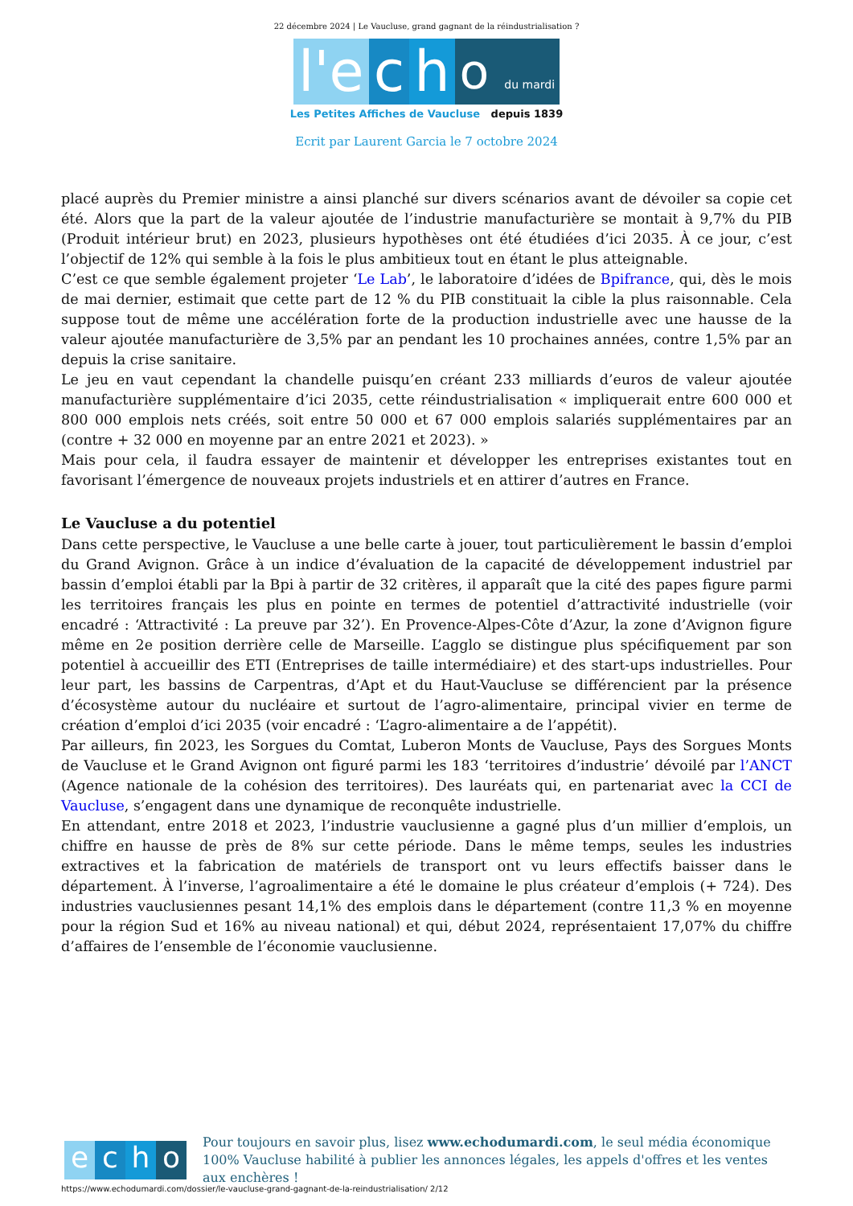22 décembre 2024 | Le Vaucluse, grand gagnant de la réindustrialisation ?
l'e
c
h
o du mardi
Les Petites Affiches de Vaucluse depuis 1839
Ecrit par Laurent Garcia le 7 octobre 2024
placé auprès du Premier ministre a ainsi planché sur divers scénarios avant de dévoiler sa copie cet été. Alors que la part de la valeur ajoutée de l’industrie manufacturière se montait à 9,7% du PIB (Produit intérieur brut) en 2023, plusieurs hypothèses ont été étudiées d’ici 2035. À ce jour, c’est l’objectif de 12% qui semble à la fois le plus ambitieux tout en étant le plus atteignable.
C’est ce que semble également projeter ‘Le Lab’, le laboratoire d’idées de Bpifrance, qui, dès le mois de mai dernier, estimait que cette part de 12 % du PIB constituait la cible la plus raisonnable. Cela suppose tout de même une accélération forte de la production industrielle avec une hausse de la valeur ajoutée manufacturière de 3,5% par an pendant les 10 prochaines années, contre 1,5% par an depuis la crise sanitaire.
Le jeu en vaut cependant la chandelle puisqu’en créant 233 milliards d’euros de valeur ajoutée manufacturière supplémentaire d’ici 2035, cette réindustrialisation « impliquerait entre 600 000 et 800 000 emplois nets créés, soit entre 50 000 et 67 000 emplois salariés supplémentaires par an (contre + 32 000 en moyenne par an entre 2021 et 2023). »
Mais pour cela, il faudra essayer de maintenir et développer les entreprises existantes tout en favorisant l’émergence de nouveaux projets industriels et en attirer d’autres en France.
Le Vaucluse a du potentiel
Dans cette perspective, le Vaucluse a une belle carte à jouer, tout particulièrement le bassin d’emploi du Grand Avignon. Grâce à un indice d’évaluation de la capacité de développement industriel par bassin d’emploi établi par la Bpi à partir de 32 critères, il apparaît que la cité des papes figure parmi les territoires français les plus en pointe en termes de potentiel d’attractivité industrielle (voir encadré : ‘Attractivité : La preuve par 32’). En Provence-Alpes-Côte d’Azur, la zone d’Avignon figure même en 2e position derrière celle de Marseille. L’agglo se distingue plus spécifiquement par son potentiel à accueillir des ETI (Entreprises de taille intermédiaire) et des start-ups industrielles. Pour leur part, les bassins de Carpentras, d’Apt et du Haut-Vaucluse se différencient par la présence d’écosystème autour du nucléaire et surtout de l’agro-alimentaire, principal vivier en terme de création d’emploi d’ici 2035 (voir encadré : ‘L’agro-alimentaire a de l’appétit).
Par ailleurs, fin 2023, les Sorgues du Comtat, Luberon Monts de Vaucluse, Pays des Sorgues Monts de Vaucluse et le Grand Avignon ont figuré parmi les 183 ‘territoires d’industrie’ dévoilé par l’ANCT (Agence nationale de la cohésion des territoires). Des lauréats qui, en partenariat avec la CCI de Vaucluse, s’engagent dans une dynamique de reconquête industrielle.
En attendant, entre 2018 et 2023, l’industrie vauclusienne a gagné plus d’un millier d’emplois, un chiffre en hausse de près de 8% sur cette période. Dans le même temps, seules les industries extractives et la fabrication de matériels de transport ont vu leurs effectifs baisser dans le département. À l’inverse, l’agroalimentaire a été le domaine le plus créateur d’emplois (+ 724). Des industries vauclusiennes pesant 14,1% des emplois dans le département (contre 11,3 % en moyenne pour la région Sud et 16% au niveau national) et qui, début 2024, représentaient 17,07% du chiffre d’affaires de l’ensemble de l’économie vauclusienne.
e c h o
Pour toujours en savoir plus, lisez www.echodumardi.com, le seul média économique 100% Vaucluse habilité à publier les annonces légales, les appels d'offres et les ventes aux enchères !
https://www.echodumardi.com/dossier/le-vaucluse-grand-gagnant-de-la-reindustrialisation/ 2/12